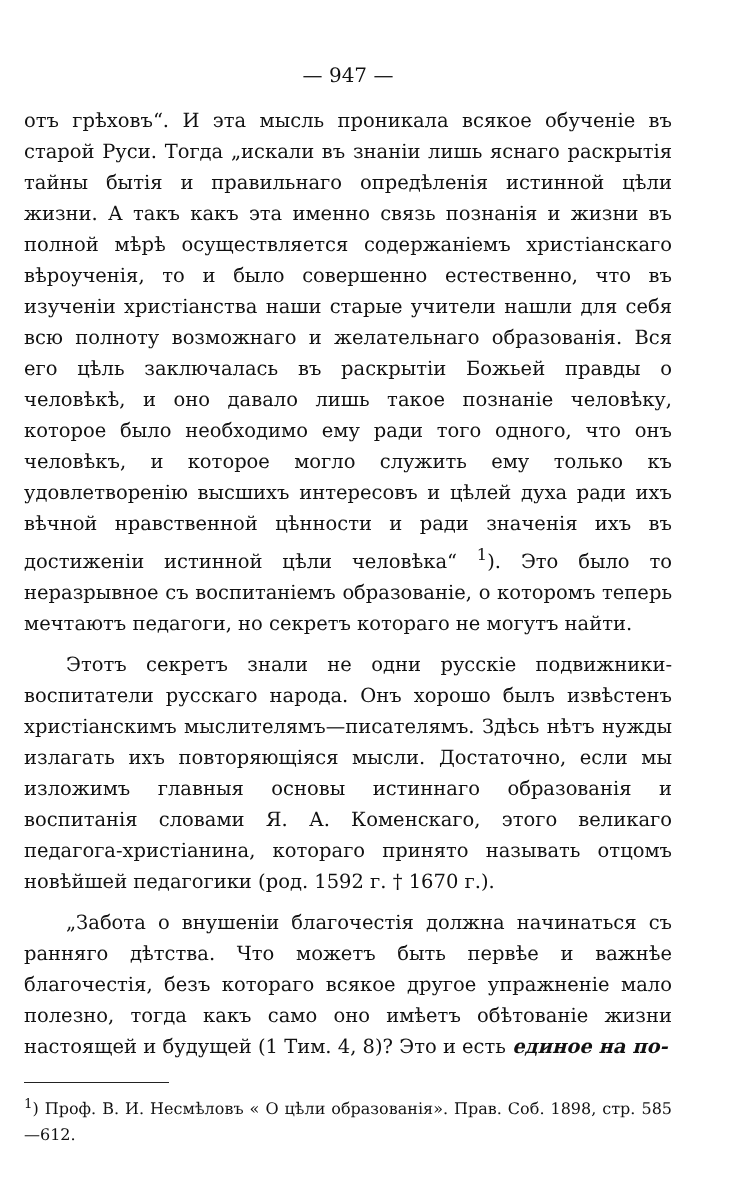— 947 —
отъ грѣховъ“. И эта мысль проникала всякое обученіе въ старой Руси. Тогда „искали въ знаніи лишь яснаго раскрытія тайны бытія и правильнаго опредѣленія истинной цѣли жизни. А такъ какъ эта именно связь познанія и жизни въ полной мѣрѣ осуществляется содержаніемъ христіанскаго вѣроученія, то и было совершенно естественно, что въ изученіи христіанства наши старые учители нашли для себя всю полноту возможнаго и желательнаго образованія. Вся его цѣль заключалась въ раскрытіи Божьей правды о человѣкѣ, и оно давало лишь такое познаніе человѣку, которое было необходимо ему ради того одного, что онъ человѣкъ, и которое могло служить ему только къ удовлетворенію высшихъ интересовъ и цѣлей духа ради ихъ вѣчной нравственной цѣнности и ради значенія ихъ въ достиженіи истинной цѣли человѣка“ <sup>1</sup>). Это было то неразрывное съ воспитаніемъ образованіе, о которомъ теперь мечтаютъ педагоги, но секретъ котораго не могутъ найти.
Этотъ секретъ знали не одни русскіе подвижники-воспитатели русскаго народа. Онъ хорошо былъ извѣстенъ христіанскимъ мыслителямъ—писателямъ. Здѣсь нѣтъ нужды излагать ихъ повторяющіяся мысли. Достаточно, если мы изложимъ главныя основы истиннаго образованія и воспитанія словами Я. А. Коменскаго, этого великаго педагога-христіанина, котораго принято называть отцомъ новѣйшей педагогики (род. 1592 г. † 1670 г.).
„Забота о внушеніи благочестія должна начинаться съ ранняго дѣтства. Что можетъ быть первѣе и важнѣе благочестія, безъ котораго всякое другое упражненіе мало полезно, тогда какъ само оно имѣетъ обѣтованіе жизни настоящей и будущей (1 Тим. 4, 8)? Это и есть единое на по-
<sup>1</sup>) Проф. В. И. Несмѣловъ « О цѣли образованія». Прав. Соб. 1898, стр. 585—612.